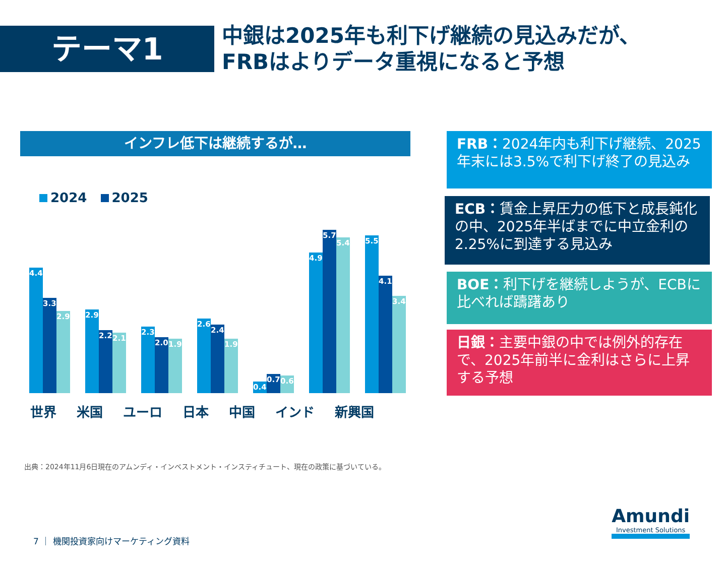テーマ1
中銀は2025年も利下げ継続の見込みだが、
FRBはよりデータ重視になると予想
インフレ低下は継続するが…
2024 2025
4.4
3.3
2.9
2.9
2.2
2.1
2.3
2.0
1.9
2.6
2.4
1.9
0.4
0.7
0.6
4.9
5.7
5.4
5.5
4.1
3.4
世界 米国 ユーロ 日本 中国 インド 新興国
FRB：2024年内も利下げ継続、2025年末には3.5%で利下げ終了の見込み
ECB：賃金上昇圧力の低下と成長鈍化の中、2025年半ばまでに中立金利の2.25%に到達する見込み
BOE：利下げを継続しようが、ECBに比べれば躊躇あり
日銀：主要中銀の中では例外的存在で、2025年前半に金利はさらに上昇する予想
出典：2024年11月6日現在のアムンディ・インベストメント・インスティチュート、現在の政策に基づいている。
7 ｜ 機関投資家向けマーケティング資料
Amundi
Investment Solutions